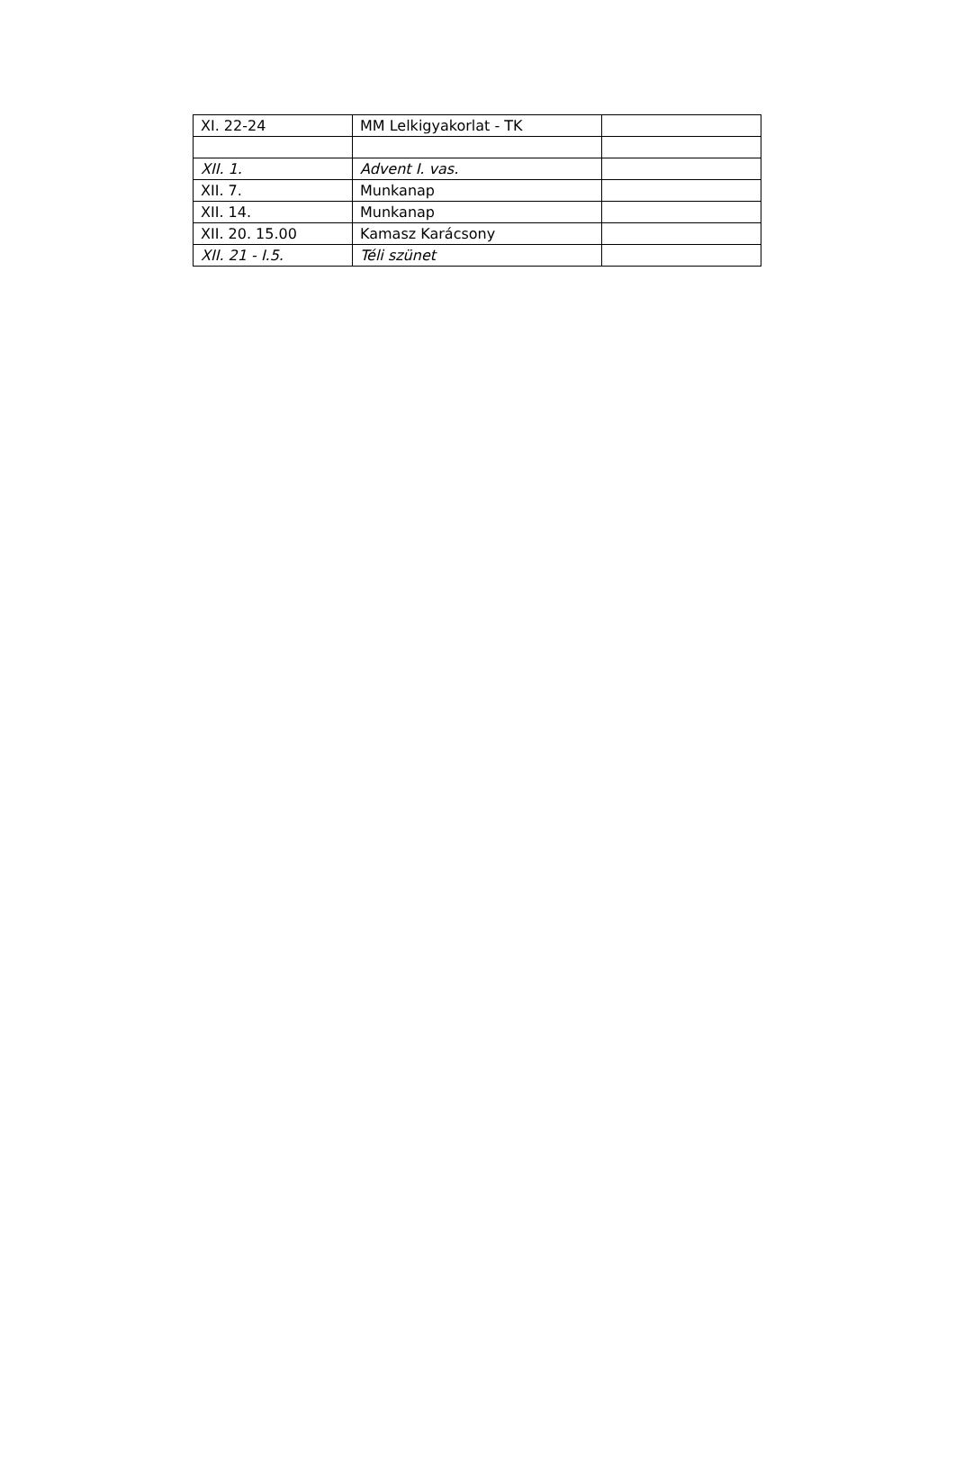| XI. 22-24 | MM Lelkigyakorlat - TK | |
| XII. 1. | Advent I. vas. | |
| XII. 7. | Munkanap | |
| XII. 14. | Munkanap | |
| XII. 20. 15.00 | Kamasz Karácsony | |
| XII. 21 - I.5. | Téli szünet | |